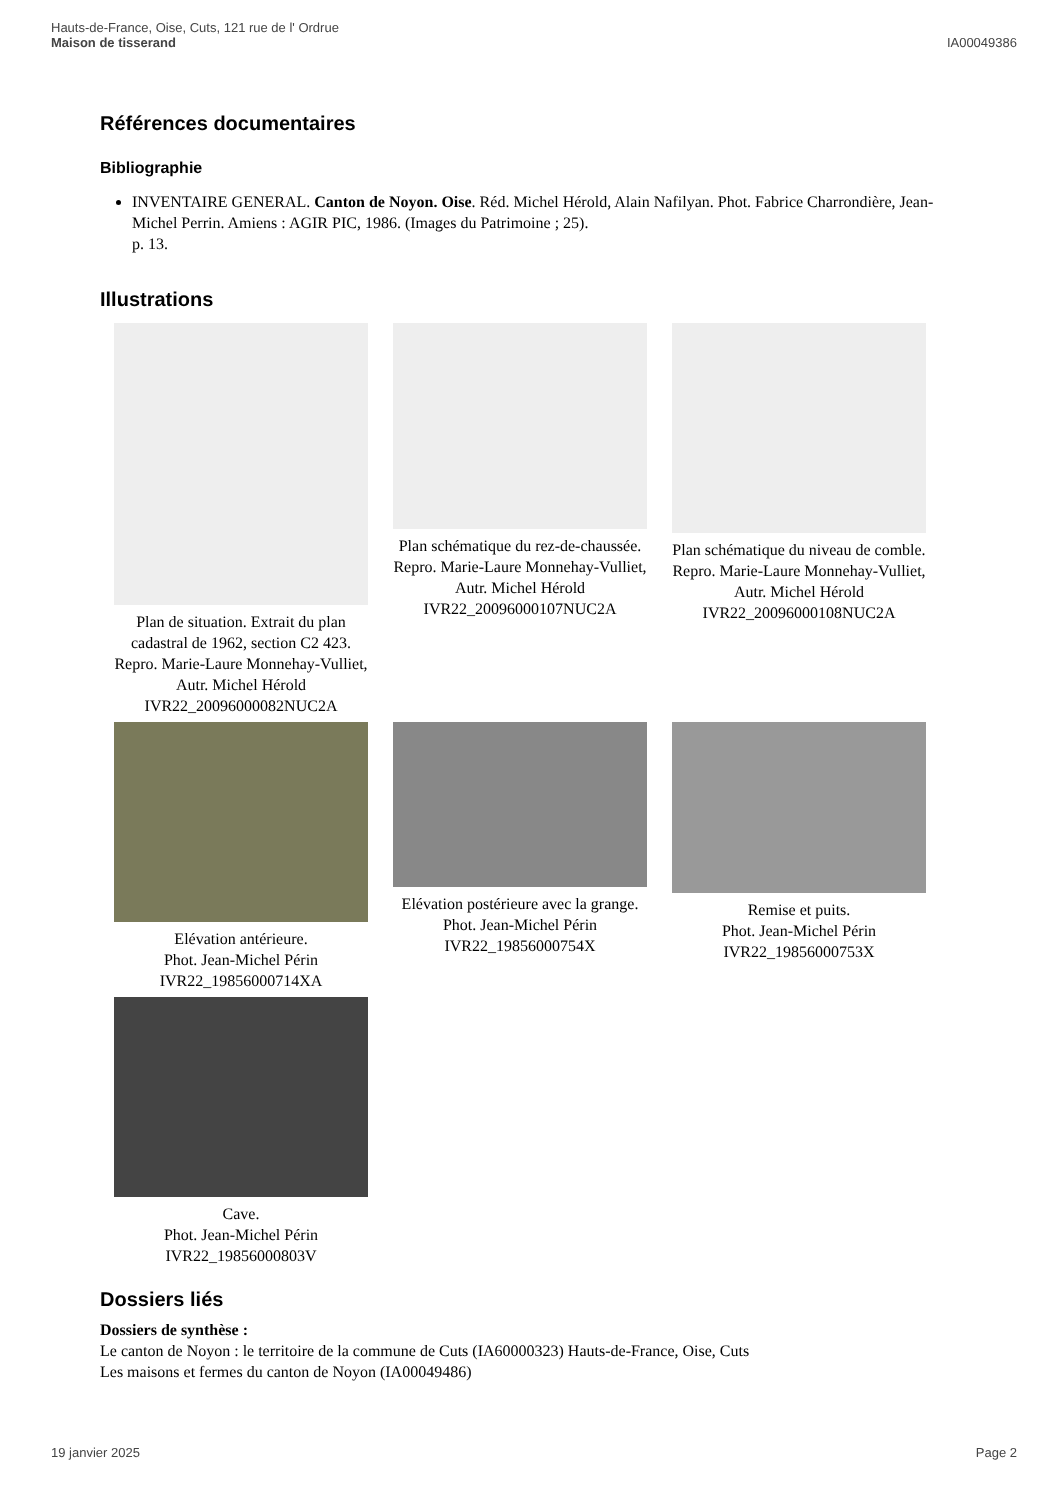Hauts-de-France, Oise, Cuts, 121 rue de l' Ordrue
Maison de tisserand
IA00049386
Références documentaires
Bibliographie
INVENTAIRE GENERAL. Canton de Noyon. Oise. Réd. Michel Hérold, Alain Nafilyan. Phot. Fabrice Charrondière, Jean-Michel Perrin. Amiens : AGIR PIC, 1986. (Images du Patrimoine ; 25).
p. 13.
Illustrations
Plan de situation. Extrait du plan cadastral de 1962, section C2 423.
Repro. Marie-Laure Monnehay-Vulliet, Autr. Michel Hérold
IVR22_20096000082NUC2A
Plan schématique du rez-de-chaussée.
Repro. Marie-Laure Monnehay-Vulliet, Autr. Michel Hérold
IVR22_20096000107NUC2A
Plan schématique du niveau de comble.
Repro. Marie-Laure Monnehay-Vulliet, Autr. Michel Hérold
IVR22_20096000108NUC2A
Elévation antérieure.
Phot. Jean-Michel Périn
IVR22_19856000714XA
Elévation postérieure avec la grange.
Phot. Jean-Michel Périn
IVR22_19856000754X
Remise et puits.
Phot. Jean-Michel Périn
IVR22_19856000753X
Cave.
Phot. Jean-Michel Périn
IVR22_19856000803V
Dossiers liés
Dossiers de synthèse :
Le canton de Noyon : le territoire de la commune de Cuts (IA60000323) Hauts-de-France, Oise, Cuts
Les maisons et fermes du canton de Noyon (IA00049486)
19 janvier 2025 Page 2